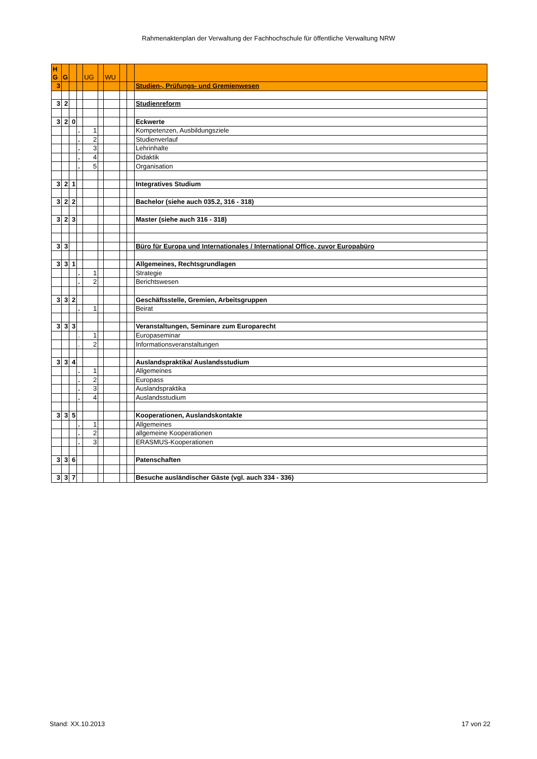Rahmenaktenplan der Verwaltung der Fachhochschule für öffentliche Verwaltung NRW
| H G | G | | | UG | | WU | | | |
| 3 | | | | | | | | | Studien-, Prüfungs- und Gremienwesen |
| 3 | 2 | | | | | | | | Studienreform |
| 3 | 2 | 0 | | | | | | | Eckwerte |
| | | | . | 1 | | | | | Kompetenzen, Ausbildungsziele |
| | | | . | 2 | | | | | Studienverlauf |
| | | | . | 3 | | | | | Lehrinhalte |
| | | | . | 4 | | | | | Didaktik |
| | | | . | 5 | | | | | Organisation |
| 3 | 2 | 1 | | | | | | | Integratives Studium |
| 3 | 2 | 2 | | | | | | | Bachelor (siehe auch 035.2, 316 - 318) |
| 3 | 2 | 3 | | | | | | | Master (siehe auch 316 - 318) |
| 3 | 3 | | | | | | | | Büro für Europa und Internationales / International Office, zuvor Europabüro |
| 3 | 3 | 1 | | | | | | | Allgemeines, Rechtsgrundlagen |
| | | | . | 1 | | | | | Strategie |
| | | | . | 2 | | | | | Berichtswesen |
| 3 | 3 | 2 | | | | | | | Geschäftsstelle, Gremien, Arbeitsgruppen |
| | | | . | 1 | | | | | Beirat |
| 3 | 3 | 3 | | | | | | | Veranstaltungen, Seminare zum Europarecht |
| | | | . | 1 | | | | | Europaseminar |
| | | | . | 2 | | | | | Informationsveranstaltungen |
| 3 | 3 | 4 | | | | | | | Auslandspraktika/ Auslandsstudium |
| | | | . | 1 | | | | | Allgemeines |
| | | | . | 2 | | | | | Europass |
| | | | . | 3 | | | | | Auslandspraktika |
| | | | . | 4 | | | | | Auslandsstudium |
| 3 | 3 | 5 | | | | | | | Kooperationen, Auslandskontakte |
| | | | . | 1 | | | | | Allgemeines |
| | | | . | 2 | | | | | allgemeine Kooperationen |
| | | | . | 3 | | | | | ERASMUS-Kooperationen |
| 3 | 3 | 6 | | | | | | | Patenschaften |
| 3 | 3 | 7 | | | | | | | Besuche ausländischer Gäste (vgl. auch 334 - 336) |
Stand: XX.10.2013 17 von 22